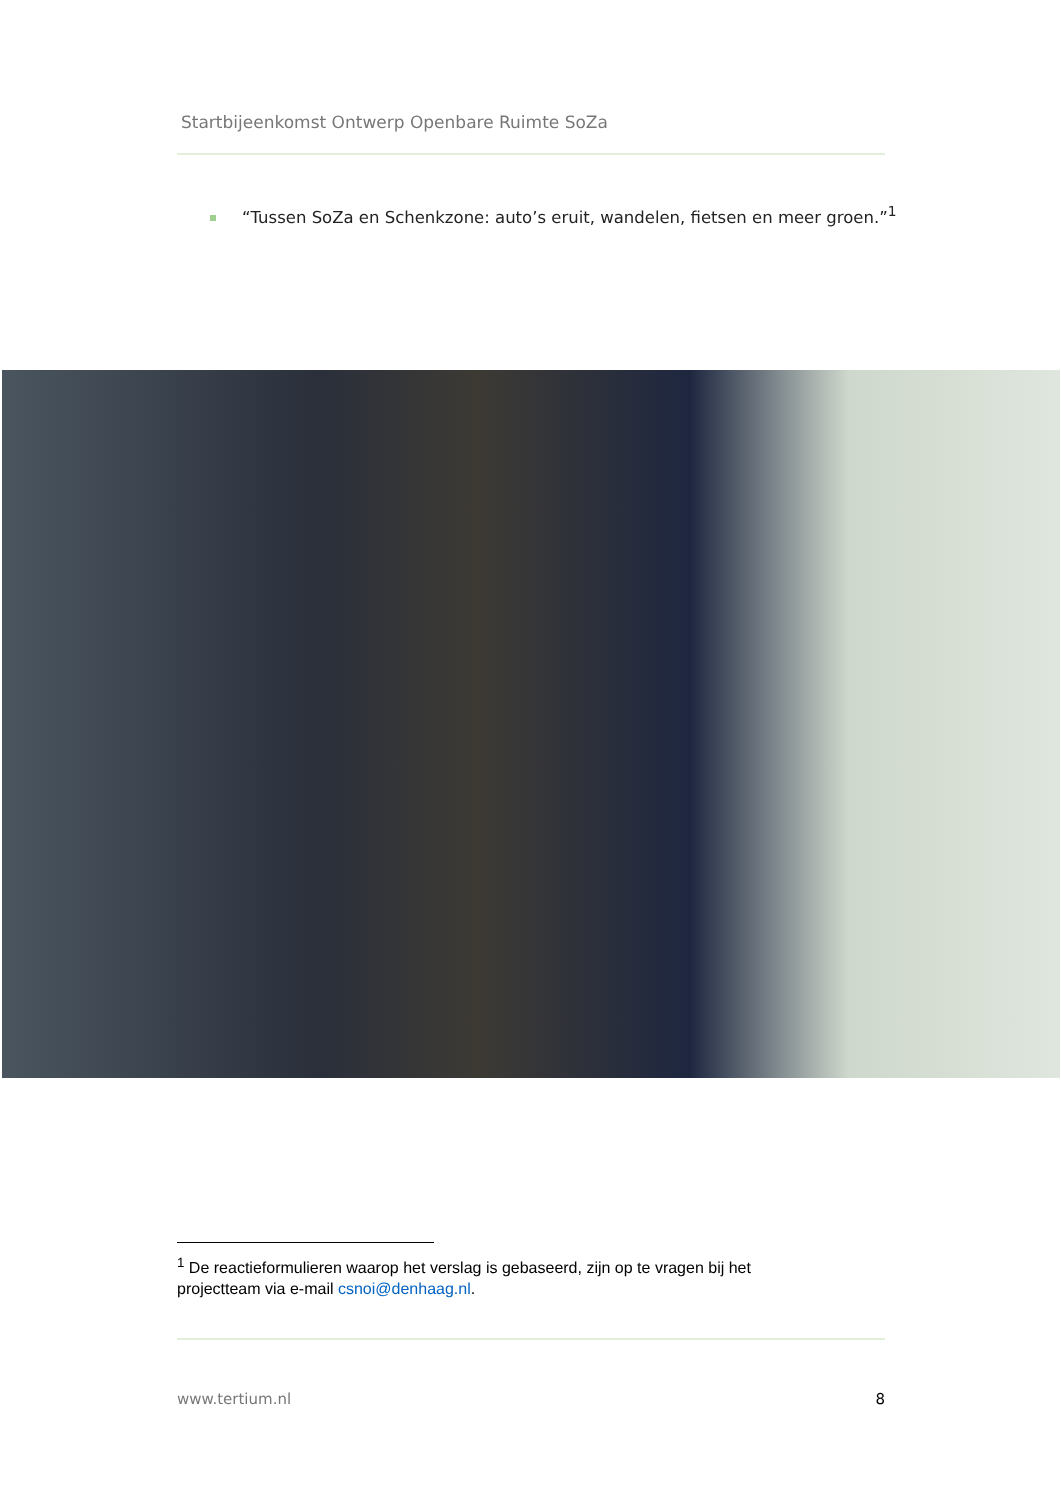Startbijeenkomst Ontwerp Openbare Ruimte SoZa
“Tussen SoZa en Schenkzone: auto’s eruit, wandelen, fietsen en meer groen.”<sup>1</sup>
<sup>1</sup> De reactieformulieren waarop het verslag is gebaseerd, zijn op te vragen bij het projectteam via e-mail csnoi@denhaag.nl.
www.tertium.nl 8